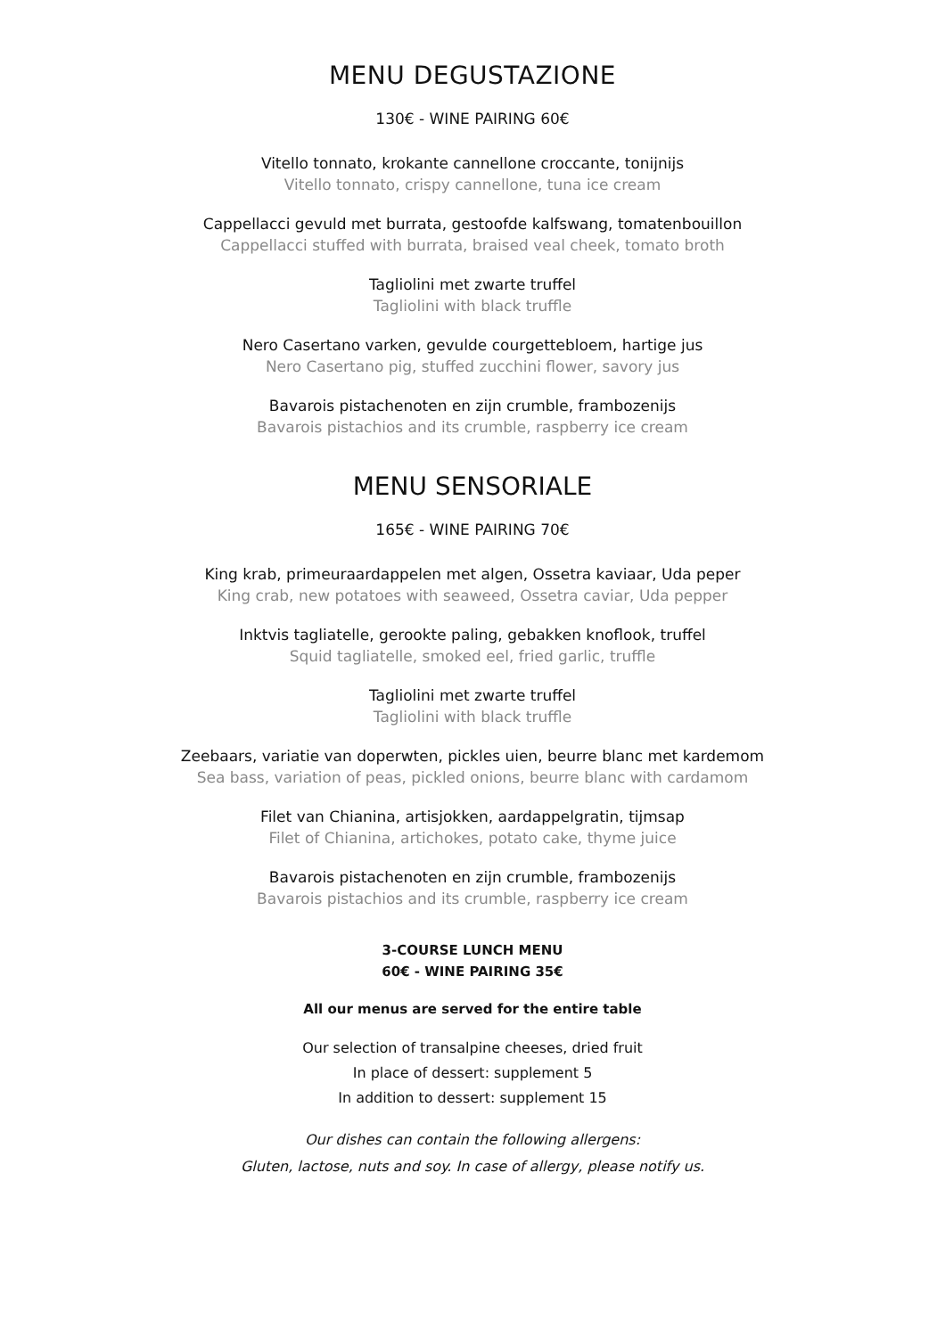MENU DEGUSTAZIONE
130€ - WINE PAIRING 60€
Vitello tonnato, krokante cannellone croccante, tonijnijs
Vitello tonnato, crispy cannellone, tuna ice cream
Cappellacci gevuld met burrata, gestoofde kalfswang, tomatenbouillon
Cappellacci stuffed with burrata, braised veal cheek, tomato broth
Tagliolini met zwarte truffel
Tagliolini with black truffle
Nero Casertano varken, gevulde courgettebloem, hartige jus
Nero Casertano pig, stuffed zucchini flower, savory jus
Bavarois pistachenoten en zijn crumble, frambozenijs
Bavarois pistachios and its crumble, raspberry ice cream
MENU SENSORIALE
165€ - WINE PAIRING 70€
King krab, primeuraardappelen met algen, Ossetra kaviaar, Uda peper
King crab, new potatoes with seaweed, Ossetra caviar, Uda pepper
Inktvis tagliatelle, gerookte paling, gebakken knoflook, truffel
Squid tagliatelle, smoked eel, fried garlic, truffle
Tagliolini met zwarte truffel
Tagliolini with black truffle
Zeebaars, variatie van doperwten, pickles uien, beurre blanc met kardemom
Sea bass, variation of peas, pickled onions, beurre blanc with cardamom
Filet van Chianina, artisjokken, aardappelgratin, tijmsap
Filet of Chianina, artichokes, potato cake, thyme juice
Bavarois pistachenoten en zijn crumble, frambozenijs
Bavarois pistachios and its crumble, raspberry ice cream
3-COURSE LUNCH MENU
60€ - WINE PAIRING 35€
All our menus are served for the entire table
Our selection of transalpine cheeses, dried fruit
In place of dessert: supplement 5
In addition to dessert: supplement 15
Our dishes can contain the following allergens:
Gluten, lactose, nuts and soy. In case of allergy, please notify us.